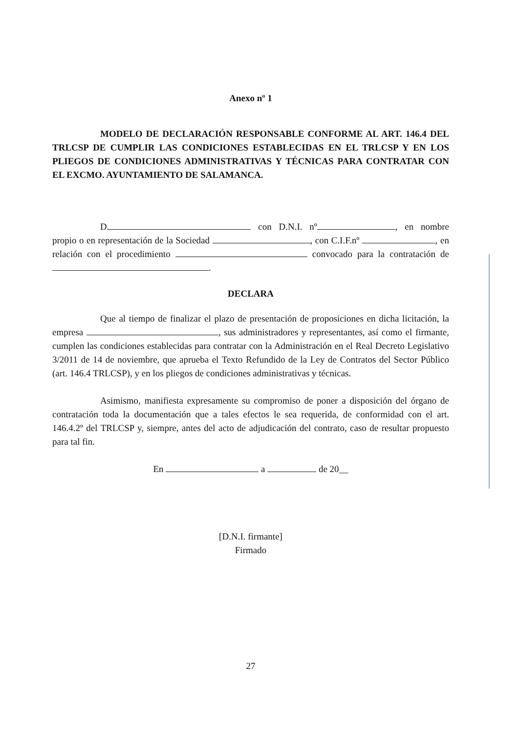Anexo nº 1
MODELO DE DECLARACIÓN RESPONSABLE CONFORME AL ART. 146.4 DEL TRLCSP DE CUMPLIR LAS CONDICIONES ESTABLECIDAS EN EL TRLCSP Y EN LOS PLIEGOS DE CONDICIONES ADMINISTRATIVAS Y TÉCNICAS PARA CONTRATAR CON EL EXCMO. AYUNTAMIENTO DE SALAMANCA.
D. con D.N.I. nº , en nombre propio o en representación de la Sociedad , con C.I.F.nº , en relación con el procedimiento convocado para la contratación de .
DECLARA
Que al tiempo de finalizar el plazo de presentación de proposiciones en dicha licitación, la empresa , sus administradores y representantes, así como el firmante, cumplen las condiciones establecidas para contratar con la Administración en el Real Decreto Legislativo 3/2011 de 14 de noviembre, que aprueba el Texto Refundido de la Ley de Contratos del Sector Público (art. 146.4 TRLCSP), y en los pliegos de condiciones administrativas y técnicas.
Asimismo, manifiesta expresamente su compromiso de poner a disposición del órgano de contratación toda la documentación que a tales efectos le sea requerida, de conformidad con el art. 146.4.2º del TRLCSP y, siempre, antes del acto de adjudicación del contrato, caso de resultar propuesto para tal fin.
En a de 20__
[D.N.I. firmante]
Firmado
27